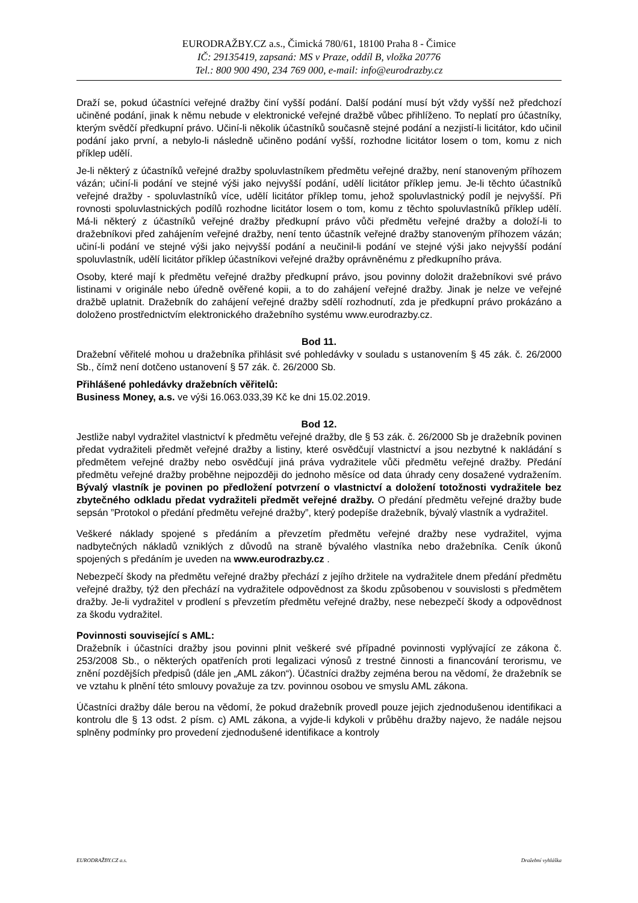EURODRAŽBY.CZ a.s., Čimická 780/61, 18100 Praha 8 - Čimice
IČ: 29135419, zapsaná: MS v Praze, oddíl B, vložka 20776
Tel.: 800 900 490, 234 769 000, e-mail: info@eurodrazby.cz
Draží se, pokud účastníci veřejné dražby činí vyšší podání. Další podání musí být vždy vyšší než předchozí učiněné podání, jinak k němu nebude v elektronické veřejné dražbě vůbec přihlíženo. To neplatí pro účastníky, kterým svědčí předkupní právo. Učiní-li několik účastníků současně stejné podání a nezjistí-li licitátor, kdo učinil podání jako první, a nebylo-li následně učiněno podání vyšší, rozhodne licitátor losem o tom, komu z nich příklep udělí.
Je-li některý z účastníků veřejné dražby spoluvlastníkem předmětu veřejné dražby, není stanoveným příhozem vázán; učiní-li podání ve stejné výši jako nejvyšší podání, udělí licitátor příklep jemu. Je-li těchto účastníků veřejné dražby - spoluvlastníků více, udělí licitátor příklep tomu, jehož spoluvlastnický podíl je nejvyšší. Při rovnosti spoluvlastnických podílů rozhodne licitátor losem o tom, komu z těchto spoluvlastníků příklep udělí. Má-li některý z účastníků veřejné dražby předkupní právo vůči předmětu veřejné dražby a doloží-li to dražebníkovi před zahájením veřejné dražby, není tento účastník veřejné dražby stanoveným příhozem vázán; učiní-li podání ve stejné výši jako nejvyšší podání a neučinil-li podání ve stejné výši jako nejvyšší podání spoluvlastník, udělí licitátor příklep účastníkovi veřejné dražby oprávněnému z předkupního práva.
Osoby, které mají k předmětu veřejné dražby předkupní právo, jsou povinny doložit dražebníkovi své právo listinami v originále nebo úředně ověřené kopii, a to do zahájení veřejné dražby. Jinak je nelze ve veřejné dražbě uplatnit. Dražebník do zahájení veřejné dražby sdělí rozhodnutí, zda je předkupní právo prokázáno a doloženo prostřednictvím elektronického dražebního systému www.eurodrazby.cz.
Bod 11.
Dražební věřitelé mohou u dražebníka přihlásit své pohledávky v souladu s ustanovením § 45 zák. č. 26/2000 Sb., čímž není dotčeno ustanovení § 57 zák. č. 26/2000 Sb.
Přihlášené pohledávky dražebních věřitelů:
Business Money, a.s. ve výši 16.063.033,39 Kč ke dni 15.02.2019.
Bod 12.
Jestliže nabyl vydražitel vlastnictví k předmětu veřejné dražby, dle § 53 zák. č. 26/2000 Sb je dražebník povinen předat vydražiteli předmět veřejné dražby a listiny, které osvědčují vlastnictví a jsou nezbytné k nakládání s předmětem veřejné dražby nebo osvědčují jiná práva vydražitele vůči předmětu veřejné dražby. Předání předmětu veřejné dražby proběhne nejpozději do jednoho měsíce od data úhrady ceny dosažené vydražením. Bývalý vlastník je povinen po předložení potvrzení o vlastnictví a doložení totožnosti vydražitele bez zbytečného odkladu předat vydražiteli předmět veřejné dražby. O předání předmětu veřejné dražby bude sepsán ”Protokol o předání předmětu veřejné dražby”, který podepíše dražebník, bývalý vlastník a vydražitel.
Veškeré náklady spojené s předáním a převzetím předmětu veřejné dražby nese vydražitel, vyjma nadbytečných nákladů vzniklých z důvodů na straně bývalého vlastníka nebo dražebníka. Ceník úkonů spojených s předáním je uveden na www.eurodrazby.cz .
Nebezpečí škody na předmětu veřejné dražby přechází z jejího držitele na vydražitele dnem předání předmětu veřejné dražby, týž den přechází na vydražitele odpovědnost za škodu způsobenou v souvislosti s předmětem dražby. Je-li vydražitel v prodlení s převzetím předmětu veřejné dražby, nese nebezpečí škody a odpovědnost za škodu vydražitel.
Povinnosti související s AML:
Dražebník i účastníci dražby jsou povinni plnit veškeré své případné povinnosti vyplývající ze zákona č. 253/2008 Sb., o některých opatřeních proti legalizaci výnosů z trestné činnosti a financování terorismu, ve znění pozdějších předpisů (dále jen „AML zákon“). Účastníci dražby zejména berou na vědomí, že dražebník se ve vztahu k plnění této smlouvy považuje za tzv. povinnou osobou ve smyslu AML zákona.
Účastníci dražby dále berou na vědomí, že pokud dražebník provedl pouze jejich zjednodušenou identifikaci a kontrolu dle § 13 odst. 2 písm. c) AML zákona, a vyjde-li kdykoli v průběhu dražby najevo, že nadále nejsou splněny podmínky pro provedení zjednodušené identifikace a kontroly
EURODRAŽBY.CZ a.s. Dražební vyhláška